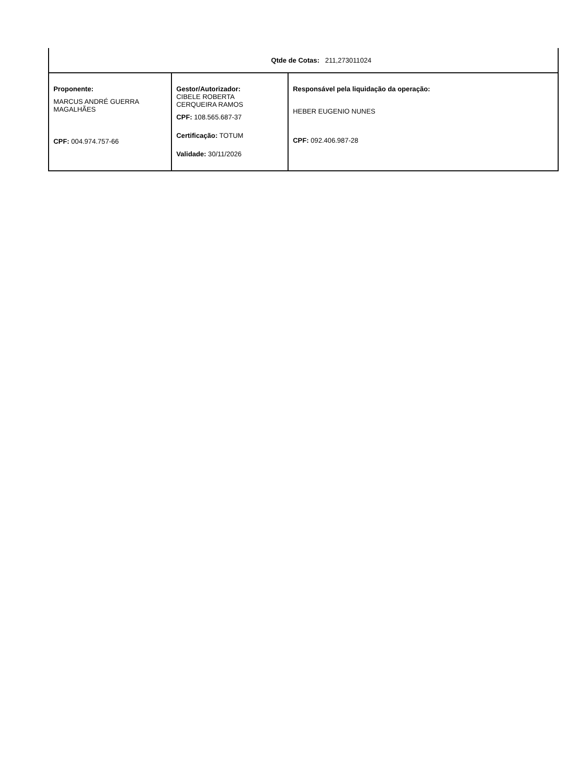| Qtde de Cotas: 211,273011024 | | |
| Proponente: MARCUS ANDRÉ GUERRA MAGALHÃES CPF: 004.974.757-66 | Gestor/Autorizador: CIBELE ROBERTA CERQUEIRA RAMOS CPF: 108.565.687-37 Certificação: TOTUM Validade: 30/11/2026 | Responsável pela liquidação da operação: HEBER EUGENIO NUNES CPF: 092.406.987-28 |